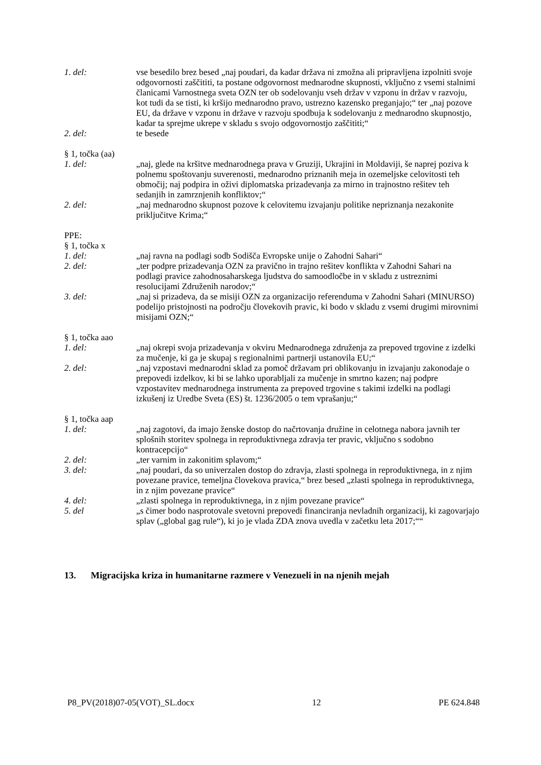1. del: vse besedilo brez besed „naj poudari, da kadar država ni zmožna ali pripravljena izpolniti svoje odgovornosti zaščititi, ta postane odgovornost mednarodne skupnosti, vključno z vsemi stalnimi članicami Varnostnega sveta OZN ter ob sodelovanju vseh držav v vzponu in držav v razvoju, kot tudi da se tisti, ki kršijo mednarodno pravo, ustrezno kazensko preganjajo;“ ter „naj pozove EU, da države v vzponu in države v razvoju spodbuja k sodelovanju z mednarodno skupnostjo, kadar ta sprejme ukrepe v skladu s svojo odgovornostjo zaščititi;“
2. del: te besede
§ 1, točka (aa)
1. del: „naj, glede na kršitve mednarodnega prava v Gruziji, Ukrajini in Moldaviji, še naprej poziva k polnemu spoštovanju suverenosti, mednarodno priznanih meja in ozemeljske celovitosti teh območij; naj podpira in oživi diplomatska prizadevanja za mirno in trajnostno rešitev teh sedanjih in zamrznjenih konfliktov;“
2. del: „naj mednarodno skupnost pozove k celovitemu izvajanju politike nepriznanja nezakonite priključitve Krima;“
PPE:
§ 1, točka x
1. del: „naj ravna na podlagi sodb Sodišča Evropske unije o Zahodni Sahari“
2. del: „ter podpre prizadevanja OZN za pravično in trajno rešitev konflikta v Zahodni Sahari na podlagi pravice zahodnosaharskega ljudstva do samoodločbe in v skladu z ustreznimi resolucijami Združenih narodov;“
3. del: „naj si prizadeva, da se misiji OZN za organizacijo referenduma v Zahodni Sahari (MINURSO) podelijo pristojnosti na področju človekovih pravic, ki bodo v skladu z vsemi drugimi mirovnimi misijami OZN;“
§ 1, točka aao
1. del: „naj okrepi svoja prizadevanja v okviru Mednarodnega združenja za prepoved trgovine z izdelki za mučenje, ki ga je skupaj s regionalnimi partnerji ustanovila EU;“
2. del: „naj vzpostavi mednarodni sklad za pomoč državam pri oblikovanju in izvajanju zakonodaje o prepovedi izdelkov, ki bi se lahko uporabljali za mučenje in smrtno kazen; naj podpre vzpostavitev mednarodnega instrumenta za prepoved trgovine s takimi izdelki na podlagi izkušenj iz Uredbe Sveta (ES) št. 1236/2005 o tem vprašanju;“
§ 1, točka aap
1. del: „naj zagotovi, da imajo ženske dostop do načrtovanja družine in celotnega nabora javnih ter splošnih storitev spolnega in reproduktivnega zdravja ter pravic, vključno s sodobno kontracepcijo“
2. del: „ter varnim in zakonitim splavom;“
3. del: „naj poudari, da so univerzalen dostop do zdravja, zlasti spolnega in reproduktivnega, in z njim povezane pravice, temeljna človekova pravica,“ brez besed „zlasti spolnega in reproduktivnega, in z njim povezane pravice“
4. del: „zlasti spolnega in reproduktivnega, in z njim povezane pravice“
5. del „s čimer bodo nasprotovale svetovni prepovedi financiranja nevladnih organizacij, ki zagovarjajo splav („global gag rule“), ki jo je vlada ZDA znova uvedla v začetku leta 2017;““
13. Migracijska kriza in humanitarne razmere v Venezueli in na njenih mejah
P8_PV(2018)07-05(VOT)_SL.docx 12 PE 624.848